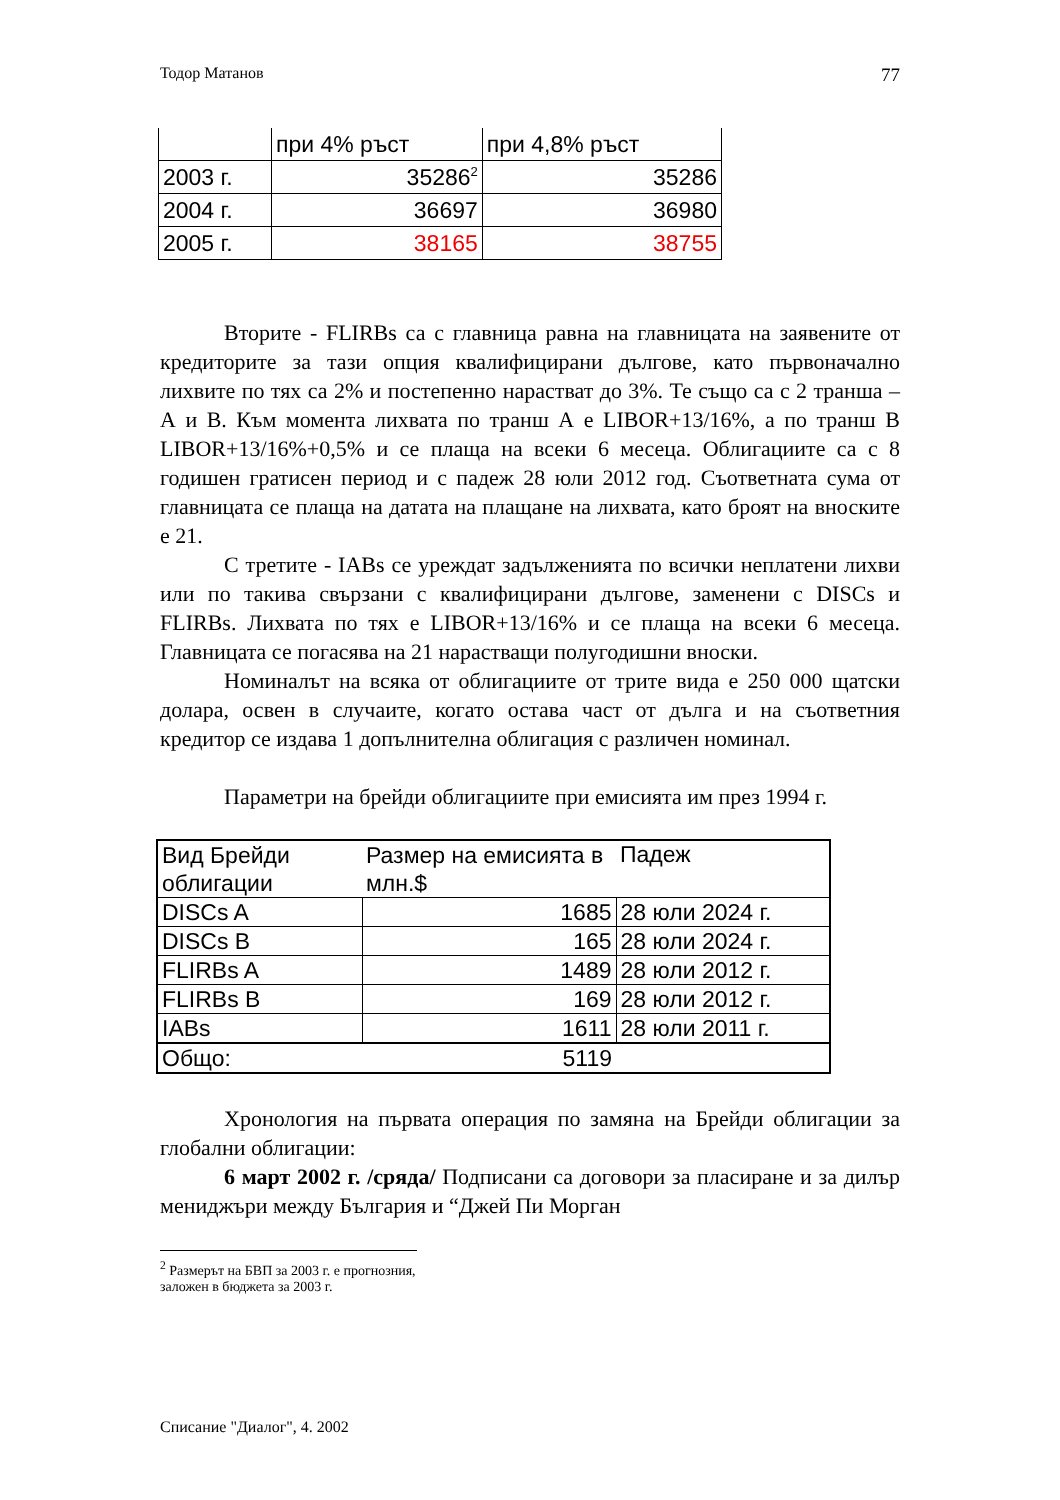Тодор Матанов 77
| | при 4% ръст | при 4,8% ръст |
| 2003 г. | 35286<sup>2</sup> | 35286 |
| 2004 г. | 36697 | 36980 |
| 2005 г. | 38165 | 38755 |
Вторите - FLIRBs са с главница равна на главницата на заявените от кредиторите за тази опция квалифицирани дългове, като първоначално лихвите по тях са 2% и постепенно нарастват до 3%. Те също са с 2 транша – А и В. Към момента лихвата по транш А е LIBOR+13/16%, а по транш В LIBOR+13/16%+0,5% и се плаща на всеки 6 месеца. Облигациите са с 8 годишен гратисен период и с падеж 28 юли 2012 год. Съответната сума от главницата се плаща на датата на плащане на лихвата, като броят на вноските е 21.
С третите - IABs се уреждат задълженията по всички неплатени лихви или по такива свързани с квалифицирани дългове, заменени с DISCs и FLIRBs. Лихвата по тях е LIBOR+13/16% и се плаща на всеки 6 месеца. Главницата се погасява на 21 нарастващи полугодишни вноски.
Номиналът на всяка от облигациите от трите вида е 250 000 щатски долара, освен в случаите, когато остава част от дълга и на съответния кредитор се издава 1 допълнителна облигация с различен номинал.
Параметри на брейди облигациите при емисията им през 1994 г.
| Вид Брейди облигации | Размер на емисията в млн.$ | Падеж |
| DISCs A | 1685 | 28 юли 2024 г. |
| DISCs B | 165 | 28 юли 2024 г. |
| FLIRBs A | 1489 | 28 юли 2012 г. |
| FLIRBs B | 169 | 28 юли 2012 г. |
| IABs | 1611 | 28 юли 2011 г. |
| Общо: | 5119 | |
Хронология на първата операция по замяна на Брейди облигации за глобални облигации:
6 март 2002 г. /сряда/ Подписани са договори за пласиране и за дилър мениджъри между България и “Джей Пи Морган
<sup>2</sup> Размерът на БВП за 2003 г. е прогнозния, заложен в бюджета за 2003 г.
Списание "Диалог", 4. 2002